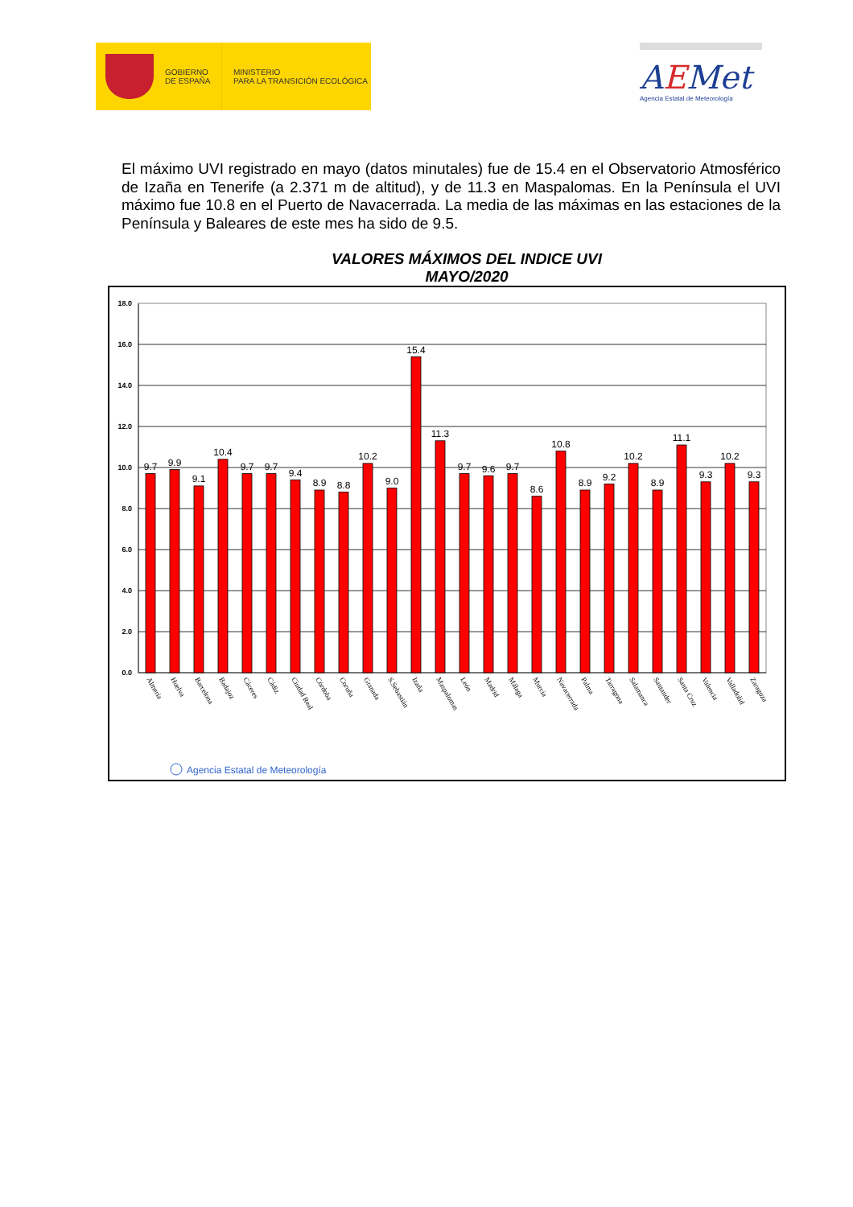GOBIERNO
DE ESPAÑA
MINISTERIO
PARA LA TRANSICIÓN ECOLÓGICA
AEMet
Agencia Estatal de Meteorología
El máximo UVI registrado en mayo (datos minutales) fue de 15.4 en el Observatorio Atmosférico de Izaña en Tenerife (a 2.371 m de altitud), y de 11.3 en Maspalomas. En la Península el UVI máximo fue 10.8 en el Puerto de Navacerrada. La media de las máximas en las estaciones de la Península y Baleares de este mes ha sido de 9.5.
VALORES MÁXIMOS DEL INDICE UVI
MAYO/2020
0.0
2.0
4.0
6.0
8.0
10.0
12.0
14.0
16.0
18.0
9.7
9.9
9.1
10.4
9.7
9.7
9.4
8.9
8.8
10.2
9.0
15.4
11.3
9.7
9.6
9.7
8.6
10.8
8.9
9.2
10.2
8.9
11.1
9.3
10.2
9.3
Almería
Huelva
Barcelona
Badajoz
Cáceres
Cádiz
Ciudad Real
Córdoba
Coruña
Granada
S.Sebastián
Izaña
Maspalomas
León
Madrid
Málaga
Murcia
Navacerrada
Palma
Tarragona
Salamanca
Santander
Santa Cruz
Valencia
Valladolid
Zaragoza
Agencia Estatal de Meteorología